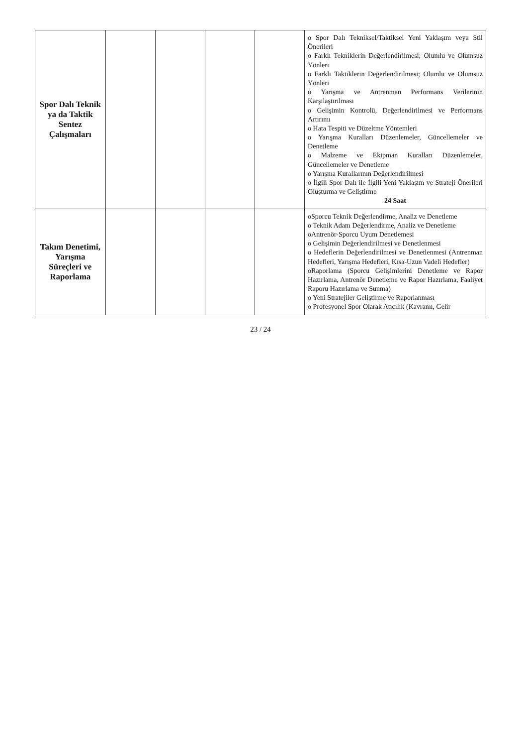| Spor Dalı Teknik ya da Taktik Sentez Çalışmaları | | | | | o Spor Dalı Teknik­sel/Taktiksel Yeni Yaklaşım veya Stil Önerileri o Farklı Tekniklerin Değerlendirilmesi; Olumlu ve Olumsuz Yönleri o Farklı Taktiklerin Değerlendirilmesi; Olumlu ve Olumsuz Yönleri o Yarışma ve Antrenman Performans Verilerinin Karşılaştırılması o Gelişimin Kontrolü, Değerlendirilmesi ve Performans Artırımı o Hata Tespiti ve Düzeltme Yöntemleri o Yarışma Kuralları Düzenlemeler, Güncellemeler ve Denetleme o Malzeme ve Ekipman Kuralları Düzenlemeler, Güncellemeler ve Denetleme o Yarışma Kurallarının Değerlendirilmesi o İlgili Spor Dalı ile İlgili Yeni Yaklaşım ve Strateji Önerileri Oluşturma ve Geliştirme 24 Saat |
| Takım Denetimi, Yarışma Süreçleri ve Raporlama | | | | | oSporcu Teknik Değerlendirme, Analiz ve Denetleme o Teknik Adam Değerlendirme, Analiz ve Denetleme oAntrenör-Sporcu Uyum Denetlemesi o Gelişimin Değerlendirilmesi ve Denetlenmesi o Hedeflerin Değerlendirilmesi ve Denetlenmesi (Antrenman Hedefleri, Yarışma Hedefleri, Kısa-Uzun Vadeli Hedefler) oRaporlama (Sporcu Gelişimlerini Denetleme ve Rapor Hazırlama, Antrenör Denetleme ve Rapor Hazırlama, Faaliyet Raporu Hazırlama ve Sunma) o Yeni Stratejiler Geliştirme ve Raporlanması o Profesyonel Spor Olarak Atıcılık (Kavramı, Gelir |
23 / 24